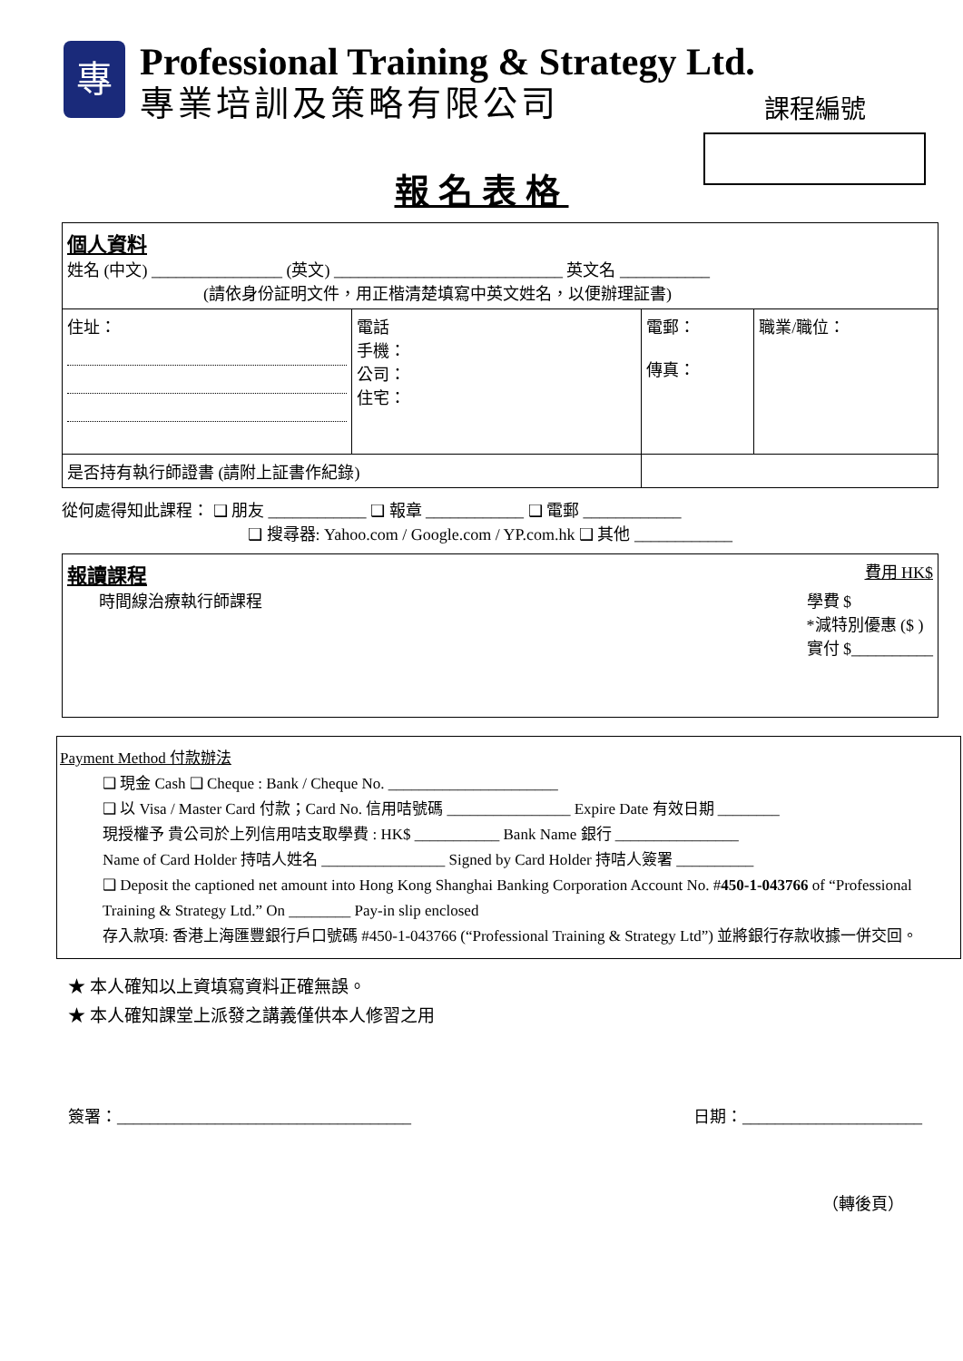專
Professional Training & Strategy Ltd.
專業培訓及策略有限公司
課程編號
報名表格
| 個人資料 姓名 (中文) ________________ (英文) ____________________________ 英文名 ___________ (請依身份証明文件，用正楷清楚填寫中英文姓名，以便辦理証書) | | | |
| 住址： | 電話 手機： 公司： 住宅： | 電郵： 傳真： | 職業/職位： |
| 是否持有執行師證書 (請附上証書作紀錄) | | | |
從何處得知此課程： ❑ 朋友 ____________ ❑ 報章 ____________ ❑ 電郵 ____________
❑ 搜尋器: Yahoo.com / Google.com / YP.com.hk ❑ 其他 ____________
| 報讀課程 費用 HK$ 時間線治療執行師課程 學費 $ *減特別優惠 ($ ) 實付 $__________ |
Payment Method 付款辦法
❑ 現金 Cash ❑ Cheque : Bank / Cheque No. ______________________
❑ 以 Visa / Master Card 付款；Card No. 信用咭號碼 ________________ Expire Date 有效日期 ________
現授權予 貴公司於上列信用咭支取學費 : HK$ ___________ Bank Name 銀行 ________________
Name of Card Holder 持咭人姓名 ________________ Signed by Card Holder 持咭人簽署 __________
❑ Deposit the captioned net amount into Hong Kong Shanghai Banking Corporation Account No. #450-1-043766 of “Professional Training & Strategy Ltd.” On ________ Pay-in slip enclosed
存入款項: 香港上海匯豐銀行戶口號碼 #450-1-043766 (“Professional Training & Strategy Ltd”) 並將銀行存款收據一併交回。
★ 本人確知以上資填寫資料正確無誤。
★ 本人確知課堂上派發之講義僅供本人修習之用
簽署：____________________________________ 日期：______________________
（轉後頁）